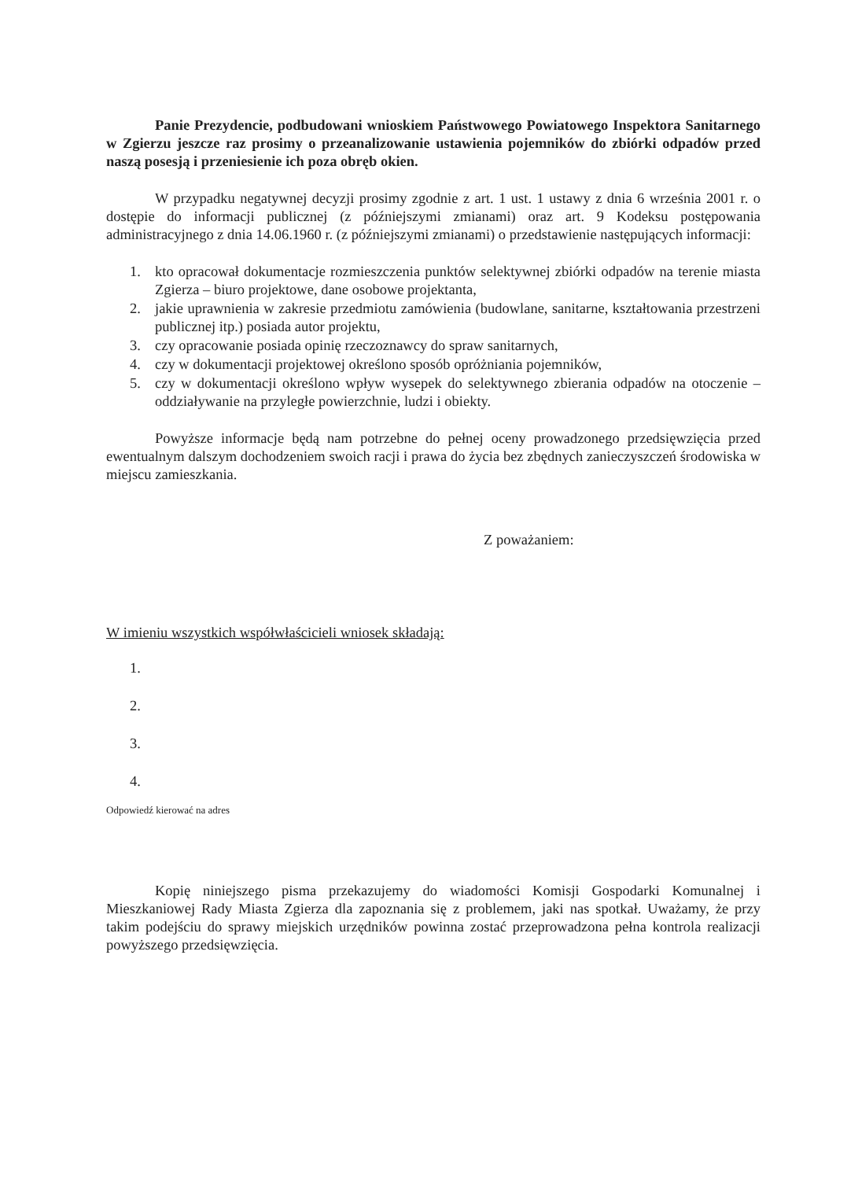Panie Prezydencie, podbudowani wnioskiem Państwowego Powiatowego Inspektora Sanitarnego w Zgierzu jeszcze raz prosimy o przeanalizowanie ustawienia pojemników do zbiórki odpadów przed naszą posesją i przeniesienie ich poza obręb okien.
W przypadku negatywnej decyzji prosimy zgodnie z art. 1 ust. 1 ustawy z dnia 6 września 2001 r. o dostępie do informacji publicznej (z późniejszymi zmianami) oraz art. 9 Kodeksu postępowania administracyjnego z dnia 14.06.1960 r. (z późniejszymi zmianami) o przedstawienie następujących informacji:
1. kto opracował dokumentacje rozmieszczenia punktów selektywnej zbiórki odpadów na terenie miasta Zgierza – biuro projektowe, dane osobowe projektanta,
2. jakie uprawnienia w zakresie przedmiotu zamówienia (budowlane, sanitarne, kształtowania przestrzeni publicznej itp.) posiada autor projektu,
3. czy opracowanie posiada opinię rzeczoznawcy do spraw sanitarnych,
4. czy w dokumentacji projektowej określono sposób opróżniania pojemników,
5. czy w dokumentacji określono wpływ wysepek do selektywnego zbierania odpadów na otoczenie – oddziaływanie na przyległe powierzchnie, ludzi i obiekty.
Powyższe informacje będą nam potrzebne do pełnej oceny prowadzonego przedsięwzięcia przed ewentualnym dalszym dochodzeniem swoich racji i prawa do życia bez zbędnych zanieczyszczeń środowiska w miejscu zamieszkania.
Z poważaniem:
W imieniu wszystkich współwłaścicieli wniosek składają:
1.
2.
3.
4.
Odpowiedź kierować na adres
Kopię niniejszego pisma przekazujemy do wiadomości Komisji Gospodarki Komunalnej i Mieszkaniowej Rady Miasta Zgierza dla zapoznania się z problemem, jaki nas spotkał. Uważamy, że przy takim podejściu do sprawy miejskich urzędników powinna zostać przeprowadzona pełna kontrola realizacji powyższego przedsięwzięcia.